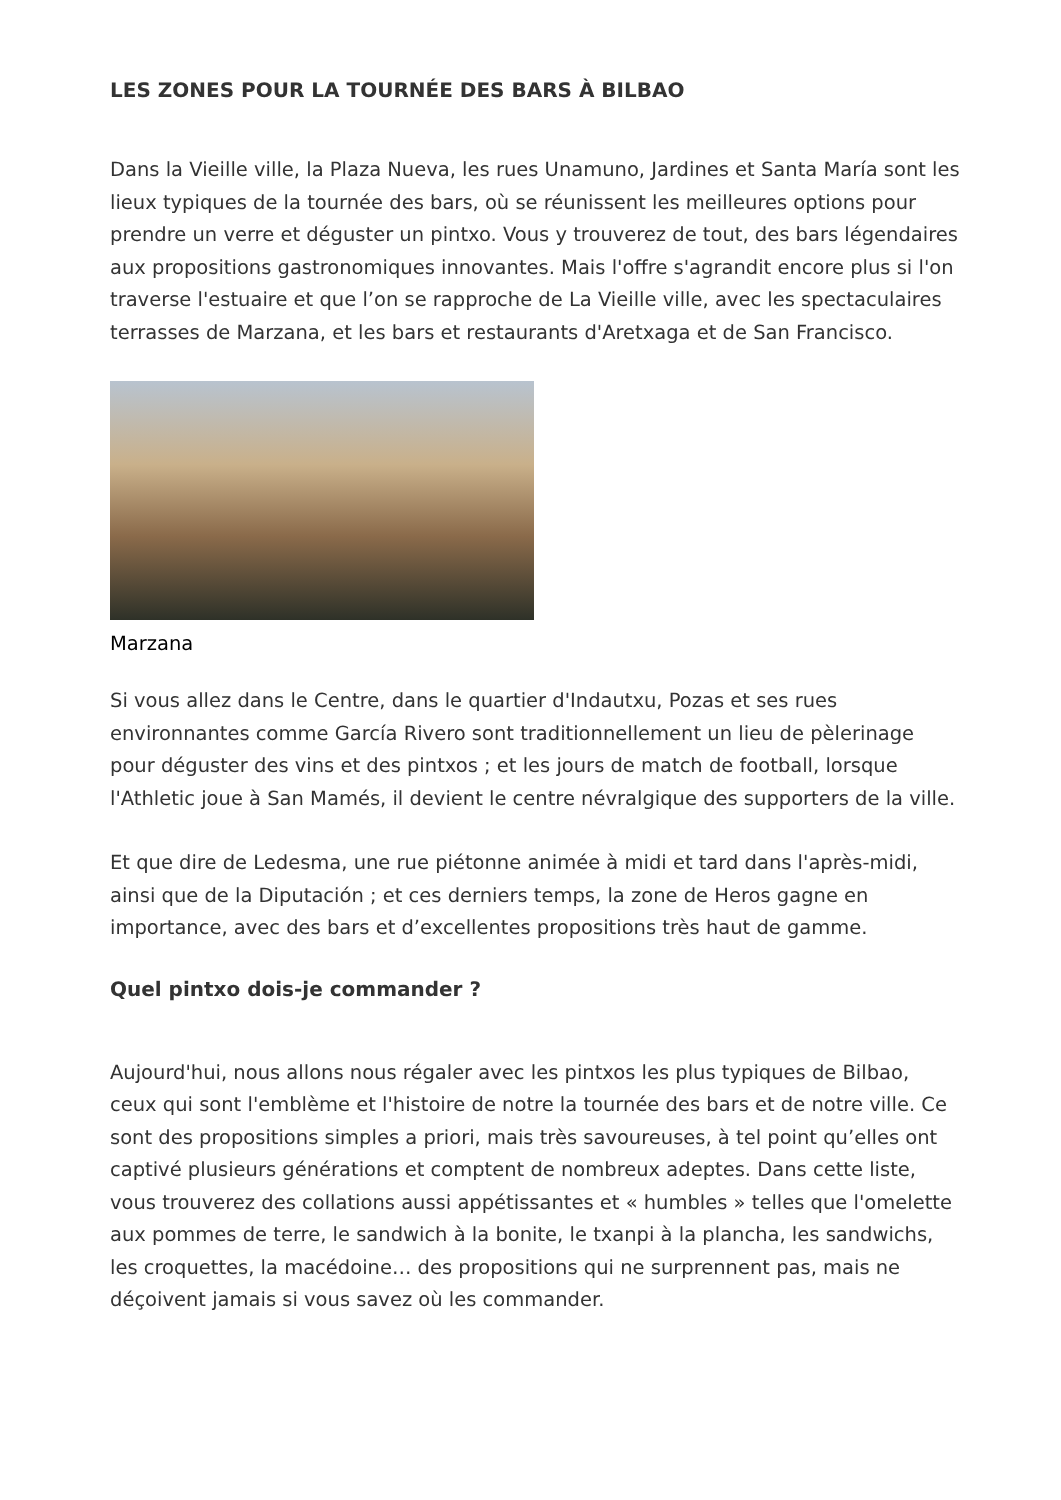LES ZONES POUR LA TOURNÉE DES BARS À BILBAO
Dans la Vieille ville, la Plaza Nueva, les rues Unamuno, Jardines et Santa María sont les lieux typiques de la tournée des bars, où se réunissent les meilleures options pour prendre un verre et déguster un pintxo. Vous y trouverez de tout, des bars légendaires aux propositions gastronomiques innovantes. Mais l'offre s'agrandit encore plus si l'on traverse l'estuaire et que l’on se rapproche de La Vieille ville, avec les spectaculaires terrasses de Marzana, et les bars et restaurants d'Aretxaga et de San Francisco.
Marzana
Si vous allez dans le Centre, dans le quartier d'Indautxu, Pozas et ses rues environnantes comme García Rivero sont traditionnellement un lieu de pèlerinage pour déguster des vins et des pintxos ; et les jours de match de football, lorsque l'Athletic joue à San Mamés, il devient le centre névralgique des supporters de la ville.
Et que dire de Ledesma, une rue piétonne animée à midi et tard dans l'après-midi, ainsi que de la Diputación ; et ces derniers temps, la zone de Heros gagne en importance, avec des bars et d’excellentes propositions très haut de gamme.
Quel pintxo dois-je commander ?
Aujourd'hui, nous allons nous régaler avec les pintxos les plus typiques de Bilbao, ceux qui sont l'emblème et l'histoire de notre la tournée des bars et de notre ville. Ce sont des propositions simples a priori, mais très savoureuses, à tel point qu’elles ont captivé plusieurs générations et comptent de nombreux adeptes. Dans cette liste, vous trouverez des collations aussi appétissantes et « humbles » telles que l'omelette aux pommes de terre, le sandwich à la bonite, le txanpi à la plancha, les sandwichs, les croquettes, la macédoine… des propositions qui ne surprennent pas, mais ne déçoivent jamais si vous savez où les commander.